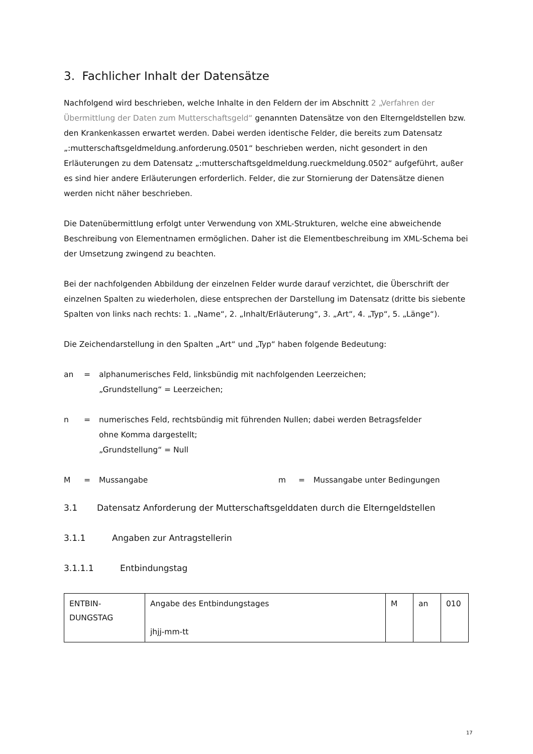3. Fachlicher Inhalt der Datensätze
Nachfolgend wird beschrieben, welche Inhalte in den Feldern der im Abschnitt 2 „Verfahren der Übermittlung der Daten zum Mutterschaftsgeld“ genannten Datensätze von den Elterngeldstellen bzw. den Krankenkassen erwartet werden. Dabei werden identische Felder, die bereits zum Datensatz „:mutterschaftsgeldmeldung.anforderung.0501“ beschrieben werden, nicht gesondert in den Erläuterungen zu dem Datensatz „:mutterschaftsgeldmeldung.rueckmeldung.0502“ aufgeführt, außer es sind hier andere Erläuterungen erforderlich. Felder, die zur Stornierung der Datensätze dienen werden nicht näher beschrieben.
Die Datenübermittlung erfolgt unter Verwendung von XML-Strukturen, welche eine abweichende Beschreibung von Elementnamen ermöglichen. Daher ist die Elementbeschreibung im XML-Schema bei der Umsetzung zwingend zu beachten.
Bei der nachfolgenden Abbildung der einzelnen Felder wurde darauf verzichtet, die Überschrift der einzelnen Spalten zu wiederholen, diese entsprechen der Darstellung im Datensatz (dritte bis siebente Spalten von links nach rechts: 1. „Name“, 2. „Inhalt/Erläuterung“, 3. „Art“, 4. „Typ“, 5. „Länge“).
Die Zeichendarstellung in den Spalten „Art“ und „Typ“ haben folgende Bedeutung:
an = alphanumerisches Feld, linksbündig mit nachfolgenden Leerzeichen;
„Grundstellung“ = Leerzeichen;
n = numerisches Feld, rechtsbündig mit führenden Nullen; dabei werden Betragsfelder
ohne Komma dargestellt;
„Grundstellung“ = Null
M = Mussangabe m = Mussangabe unter Bedingungen
3.1 Datensatz Anforderung der Mutterschaftsgelddaten durch die Elterngeldstellen
3.1.1 Angaben zur Antragstellerin
3.1.1.1 Entbindungstag
| ENTBIN- DUNGSTAG | Angabe des Entbindungstages jhjj-mm-tt | M | an | 010 |
17